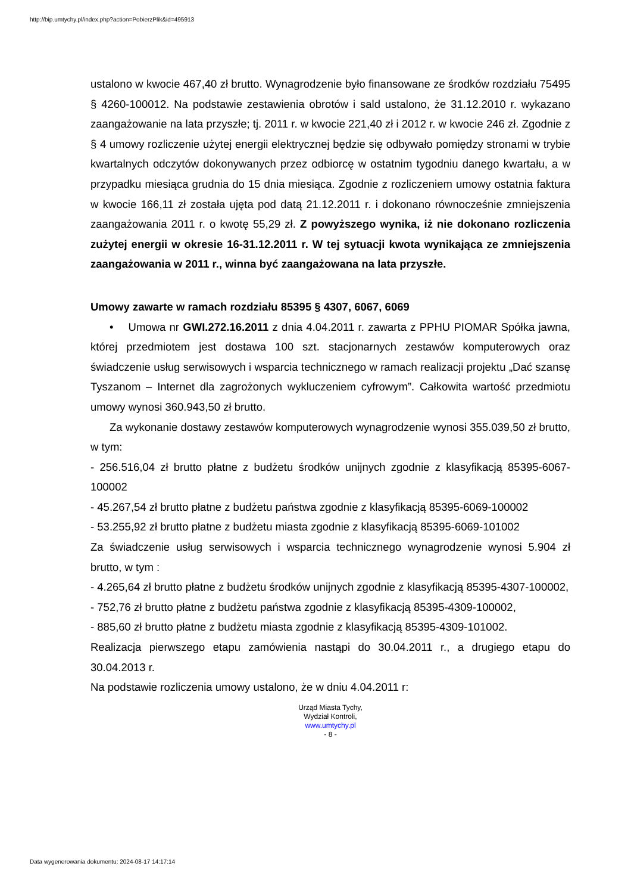http://bip.umtychy.pl/index.php?action=PobierzPlik&id=495913
ustalono w kwocie 467,40 zł brutto. Wynagrodzenie było finansowane ze środków rozdziału 75495 § 4260-100012. Na podstawie zestawienia obrotów i sald ustalono, że 31.12.2010 r. wykazano zaangażowanie na lata przyszłe; tj. 2011 r. w kwocie 221,40 zł i 2012 r. w kwocie 246 zł. Zgodnie z § 4 umowy rozliczenie użytej energii elektrycznej będzie się odbywało pomiędzy stronami w trybie kwartalnych odczytów dokonywanych przez odbiorcę w ostatnim tygodniu danego kwartału, a w przypadku miesiąca grudnia do 15 dnia miesiąca. Zgodnie z rozliczeniem umowy ostatnia faktura w kwocie 166,11 zł została ujęta pod datą 21.12.2011 r. i dokonano równocześnie zmniejszenia zaangażowania 2011 r. o kwotę 55,29 zł. Z powyższego wynika, iż nie dokonano rozliczenia zużytej energii w okresie 16-31.12.2011 r. W tej sytuacji kwota wynikająca ze zmniejszenia zaangażowania w 2011 r., winna być zaangażowana na lata przyszłe.
Umowy zawarte w ramach rozdziału 85395 § 4307, 6067, 6069
• Umowa nr GWI.272.16.2011 z dnia 4.04.2011 r. zawarta z PPHU PIOMAR Spółka jawna, której przedmiotem jest dostawa 100 szt. stacjonarnych zestawów komputerowych oraz świadczenie usług serwisowych i wsparcia technicznego w ramach realizacji projektu „Dać szansę Tyszanom – Internet dla zagrożonych wykluczeniem cyfrowym”. Całkowita wartość przedmiotu umowy wynosi 360.943,50 zł brutto.
Za wykonanie dostawy zestawów komputerowych wynagrodzenie wynosi 355.039,50 zł brutto, w tym:
- 256.516,04 zł brutto płatne z budżetu środków unijnych zgodnie z klasyfikacją 85395-6067-100002
- 45.267,54 zł brutto płatne z budżetu państwa zgodnie z klasyfikacją 85395-6069-100002
- 53.255,92 zł brutto płatne z budżetu miasta zgodnie z klasyfikacją 85395-6069-101002
Za świadczenie usług serwisowych i wsparcia technicznego wynagrodzenie wynosi 5.904 zł brutto, w tym :
- 4.265,64 zł brutto płatne z budżetu środków unijnych zgodnie z klasyfikacją 85395-4307-100002,
- 752,76 zł brutto płatne z budżetu państwa zgodnie z klasyfikacją 85395-4309-100002,
- 885,60 zł brutto płatne z budżetu miasta zgodnie z klasyfikacją 85395-4309-101002.
Realizacja pierwszego etapu zamówienia nastąpi do 30.04.2011 r., a drugiego etapu do 30.04.2013 r.
Na podstawie rozliczenia umowy ustalono, że w dniu 4.04.2011 r:
Urząd Miasta Tychy,
Wydział Kontroli,
www.umtychy.pl
- 8 -
Data wygenerowania dokumentu: 2024-08-17 14:17:14